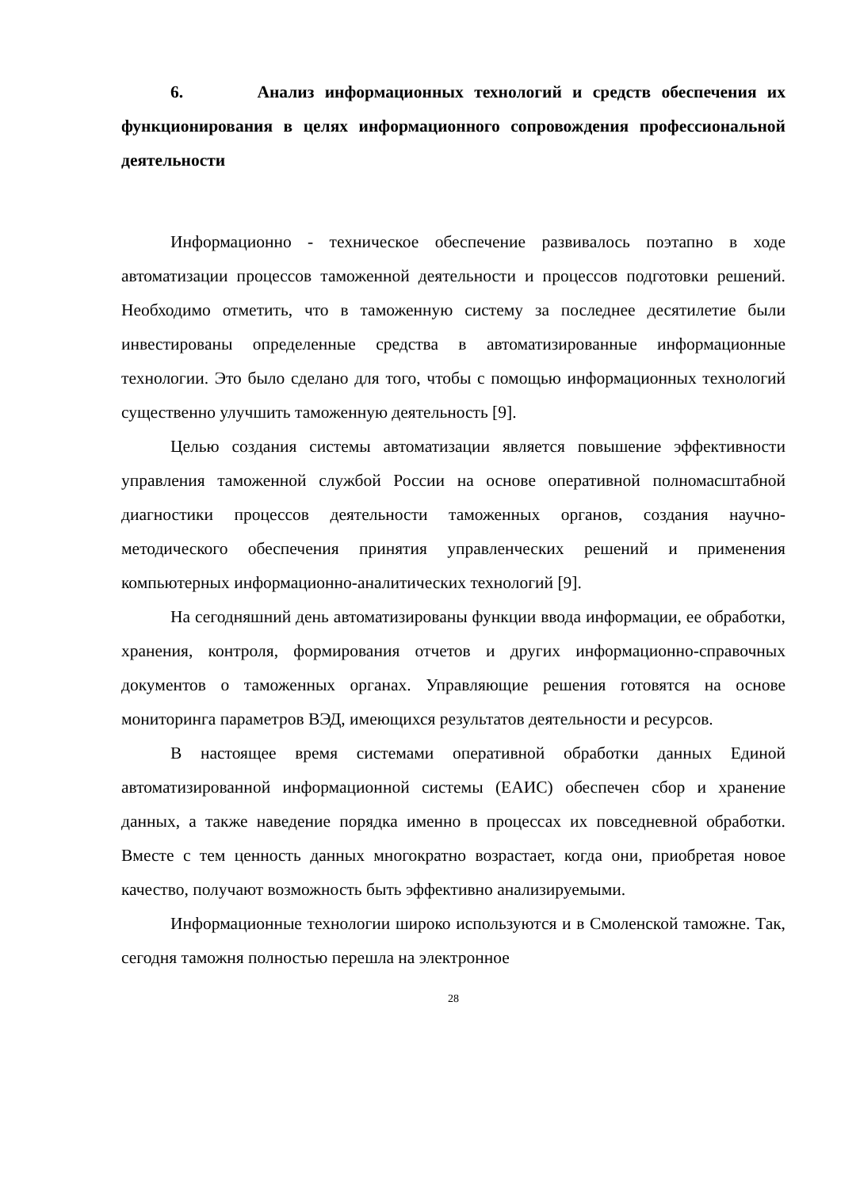6. Анализ информационных технологий и средств обеспечения их функционирования в целях информационного сопровождения профессиональной деятельности
Информационно - техническое обеспечение развивалось поэтапно в ходе автоматизации процессов таможенной деятельности и процессов подготовки решений. Необходимо отметить, что в таможенную систему за последнее десятилетие были инвестированы определенные средства в автоматизированные информационные технологии. Это было сделано для того, чтобы с помощью информационных технологий существенно улучшить таможенную деятельность [9].
Целью создания системы автоматизации является повышение эффективности управления таможенной службой России на основе оперативной полномасштабной диагностики процессов деятельности таможенных органов, создания научно-методического обеспечения принятия управленческих решений и применения компьютерных информационно-аналитических технологий [9].
На сегодняшний день автоматизированы функции ввода информации, ее обработки, хранения, контроля, формирования отчетов и других информационно-справочных документов о таможенных органах. Управляющие решения готовятся на основе мониторинга параметров ВЭД, имеющихся результатов деятельности и ресурсов.
В настоящее время системами оперативной обработки данных Единой автоматизированной информационной системы (ЕАИС) обеспечен сбор и хранение данных, а также наведение порядка именно в процессах их повседневной обработки. Вместе с тем ценность данных многократно возрастает, когда они, приобретая новое качество, получают возможность быть эффективно анализируемыми.
Информационные технологии широко используются и в Смоленской таможне. Так, сегодня таможня полностью перешла на электронное
28